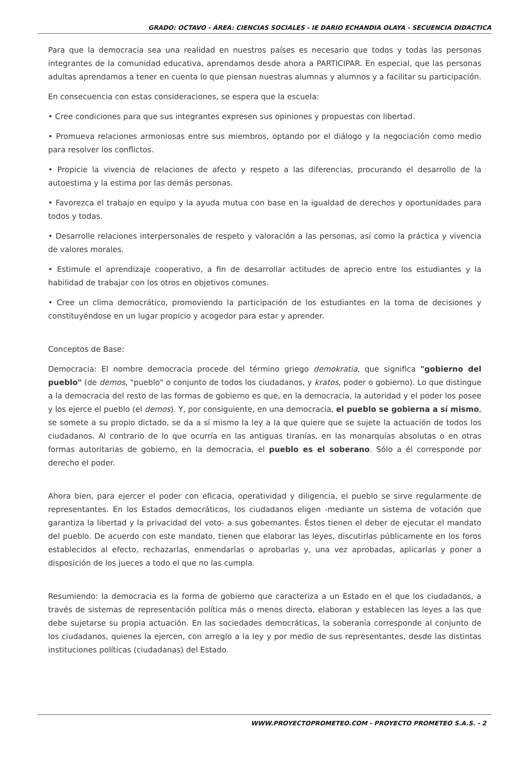GRADO: OCTAVO - ÁREA: CIENCIAS SOCIALES - IE DARIO ECHANDIA OLAYA - SECUENCIA DIDACTICA
Para que la democracia sea una realidad en nuestros países es necesario que todos y todas las personas integrantes de la comunidad educativa, aprendamos desde ahora a PARTICIPAR. En especial, que las personas adultas aprendamos a tener en cuenta lo que piensan nuestras alumnas y alumnos y a facilitar su participación.
En consecuencia con estas consideraciones, se espera que la escuela:
• Cree condiciones para que sus integrantes expresen sus opiniones y propuestas con libertad.
• Promueva relaciones armoniosas entre sus miembros, optando por el diálogo y la negociación como medio para resolver los conflictos.
• Propicie la vivencia de relaciones de afecto y respeto a las diferencias, procurando el desarrollo de la autoestima y la estima por las demás personas.
• Favorezca el trabajo en equipo y la ayuda mutua con base en la igualdad de derechos y oportunidades para todos y todas.
• Desarrolle relaciones interpersonales de respeto y valoración a las personas, así como la práctica y vivencia de valores morales.
• Estimule el aprendizaje cooperativo, a fin de desarrollar actitudes de aprecio entre los estudiantes y la habilidad de trabajar con los otros en objetivos comunes.
• Cree un clima democrático, promoviendo la participación de los estudiantes en la toma de decisiones y constituyéndose en un lugar propicio y acogedor para estar y aprender.
Conceptos de Base:
Democracia: El nombre democracia procede del término griego demokratia, que significa "gobierno del pueblo" (de demos, "pueblo" o conjunto de todos los ciudadanos, y kratos, poder o gobierno). Lo que distingue a la democracia del resto de las formas de gobierno es que, en la democracia, la autoridad y el poder los posee y los ejerce el pueblo (el demos). Y, por consiguiente, en una democracia, el pueblo se gobierna a sí mismo, se somete a su propio dictado, se da a sí mismo la ley a la que quiere que se sujete la actuación de todos los ciudadanos. Al contrario de lo que ocurría en las antiguas tiranías, en las monarquías absolutas o en otras formas autoritarias de gobierno, en la democracia, el pueblo es el soberano. Sólo a él corresponde por derecho el poder.
Ahora bien, para ejercer el poder con eficacia, operatividad y diligencia, el pueblo se sirve regularmente de representantes. En los Estados democráticos, los ciudadanos eligen -mediante un sistema de votación que garantiza la libertad y la privacidad del voto- a sus gobernantes. Éstos tienen el deber de ejecutar el mandato del pueblo. De acuerdo con este mandato, tienen que elaborar las leyes, discutirlas públicamente en los foros establecidos al efecto, rechazarlas, enmendarlas o aprobarlas y, una vez aprobadas, aplicarlas y poner a disposición de los jueces a todo el que no las cumpla.
Resumiendo: la democracia es la forma de gobierno que caracteriza a un Estado en el que los ciudadanos, a través de sistemas de representación política más o menos directa, elaboran y establecen las leyes a las que debe sujetarse su propia actuación. En las sociedades democráticas, la soberanía corresponde al conjunto de los ciudadanos, quienes la ejercen, con arreglo a la ley y por medio de sus representantes, desde las distintas instituciones políticas (ciudadanas) del Estado.
WWW.PROYECTOPROMETEO.COM - PROYECTO PROMETEO S.A.S. - 2